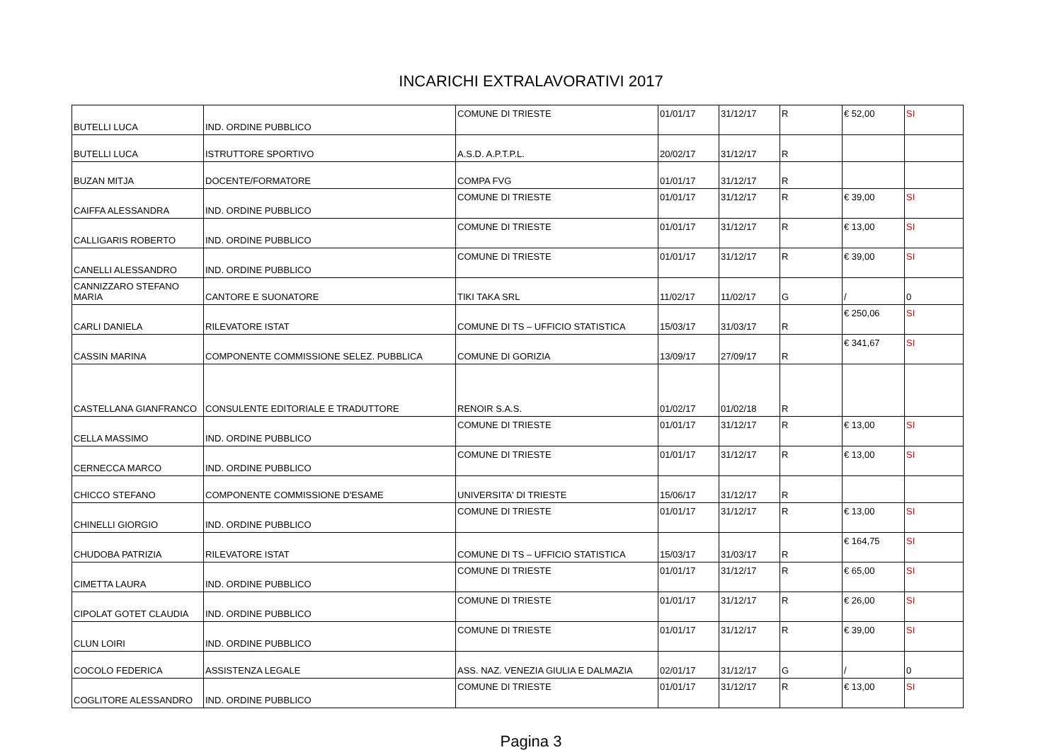INCARICHI EXTRALAVORATIVI 2017
| BUTELLI LUCA | IND. ORDINE PUBBLICO | COMUNE DI TRIESTE | 01/01/17 | 31/12/17 | R | € 52,00 | SI |
| BUTELLI LUCA | ISTRUTTORE SPORTIVO | A.S.D. A.P.T.P.L. | 20/02/17 | 31/12/17 | R | | |
| BUZAN MITJA | DOCENTE/FORMATORE | COMPA FVG | 01/01/17 | 31/12/17 | R | | |
| CAIFFA ALESSANDRA | IND. ORDINE PUBBLICO | COMUNE DI TRIESTE | 01/01/17 | 31/12/17 | R | € 39,00 | SI |
| CALLIGARIS ROBERTO | IND. ORDINE PUBBLICO | COMUNE DI TRIESTE | 01/01/17 | 31/12/17 | R | € 13,00 | SI |
| CANELLI ALESSANDRO | IND. ORDINE PUBBLICO | COMUNE DI TRIESTE | 01/01/17 | 31/12/17 | R | € 39,00 | SI |
| CANNIZZARO STEFANO MARIA | CANTORE E SUONATORE | TIKI TAKA SRL | 11/02/17 | 11/02/17 | G | / | 0 |
| CARLI DANIELA | RILEVATORE ISTAT | COMUNE DI TS – UFFICIO STATISTICA | 15/03/17 | 31/03/17 | R | € 250,06 | SI |
| CASSIN MARINA | COMPONENTE COMMISSIONE SELEZ. PUBBLICA | COMUNE DI GORIZIA | 13/09/17 | 27/09/17 | R | € 341,67 | SI |
| CASTELLANA GIANFRANCO | CONSULENTE EDITORIALE E TRADUTTORE | RENOIR S.A.S. | 01/02/17 | 01/02/18 | R | | |
| CELLA MASSIMO | IND. ORDINE PUBBLICO | COMUNE DI TRIESTE | 01/01/17 | 31/12/17 | R | € 13,00 | SI |
| CERNECCA MARCO | IND. ORDINE PUBBLICO | COMUNE DI TRIESTE | 01/01/17 | 31/12/17 | R | € 13,00 | SI |
| CHICCO STEFANO | COMPONENTE COMMISSIONE D'ESAME | UNIVERSITA' DI TRIESTE | 15/06/17 | 31/12/17 | R | | |
| CHINELLI GIORGIO | IND. ORDINE PUBBLICO | COMUNE DI TRIESTE | 01/01/17 | 31/12/17 | R | € 13,00 | SI |
| CHUDOBA PATRIZIA | RILEVATORE ISTAT | COMUNE DI TS – UFFICIO STATISTICA | 15/03/17 | 31/03/17 | R | € 164,75 | SI |
| CIMETTA LAURA | IND. ORDINE PUBBLICO | COMUNE DI TRIESTE | 01/01/17 | 31/12/17 | R | € 65,00 | SI |
| CIPOLAT GOTET CLAUDIA | IND. ORDINE PUBBLICO | COMUNE DI TRIESTE | 01/01/17 | 31/12/17 | R | € 26,00 | SI |
| CLUN LOIRI | IND. ORDINE PUBBLICO | COMUNE DI TRIESTE | 01/01/17 | 31/12/17 | R | € 39,00 | SI |
| COCOLO FEDERICA | ASSISTENZA LEGALE | ASS. NAZ. VENEZIA GIULIA E DALMAZIA | 02/01/17 | 31/12/17 | G | / | 0 |
| COGLITORE ALESSANDRO | IND. ORDINE PUBBLICO | COMUNE DI TRIESTE | 01/01/17 | 31/12/17 | R | € 13,00 | SI |
Pagina 3